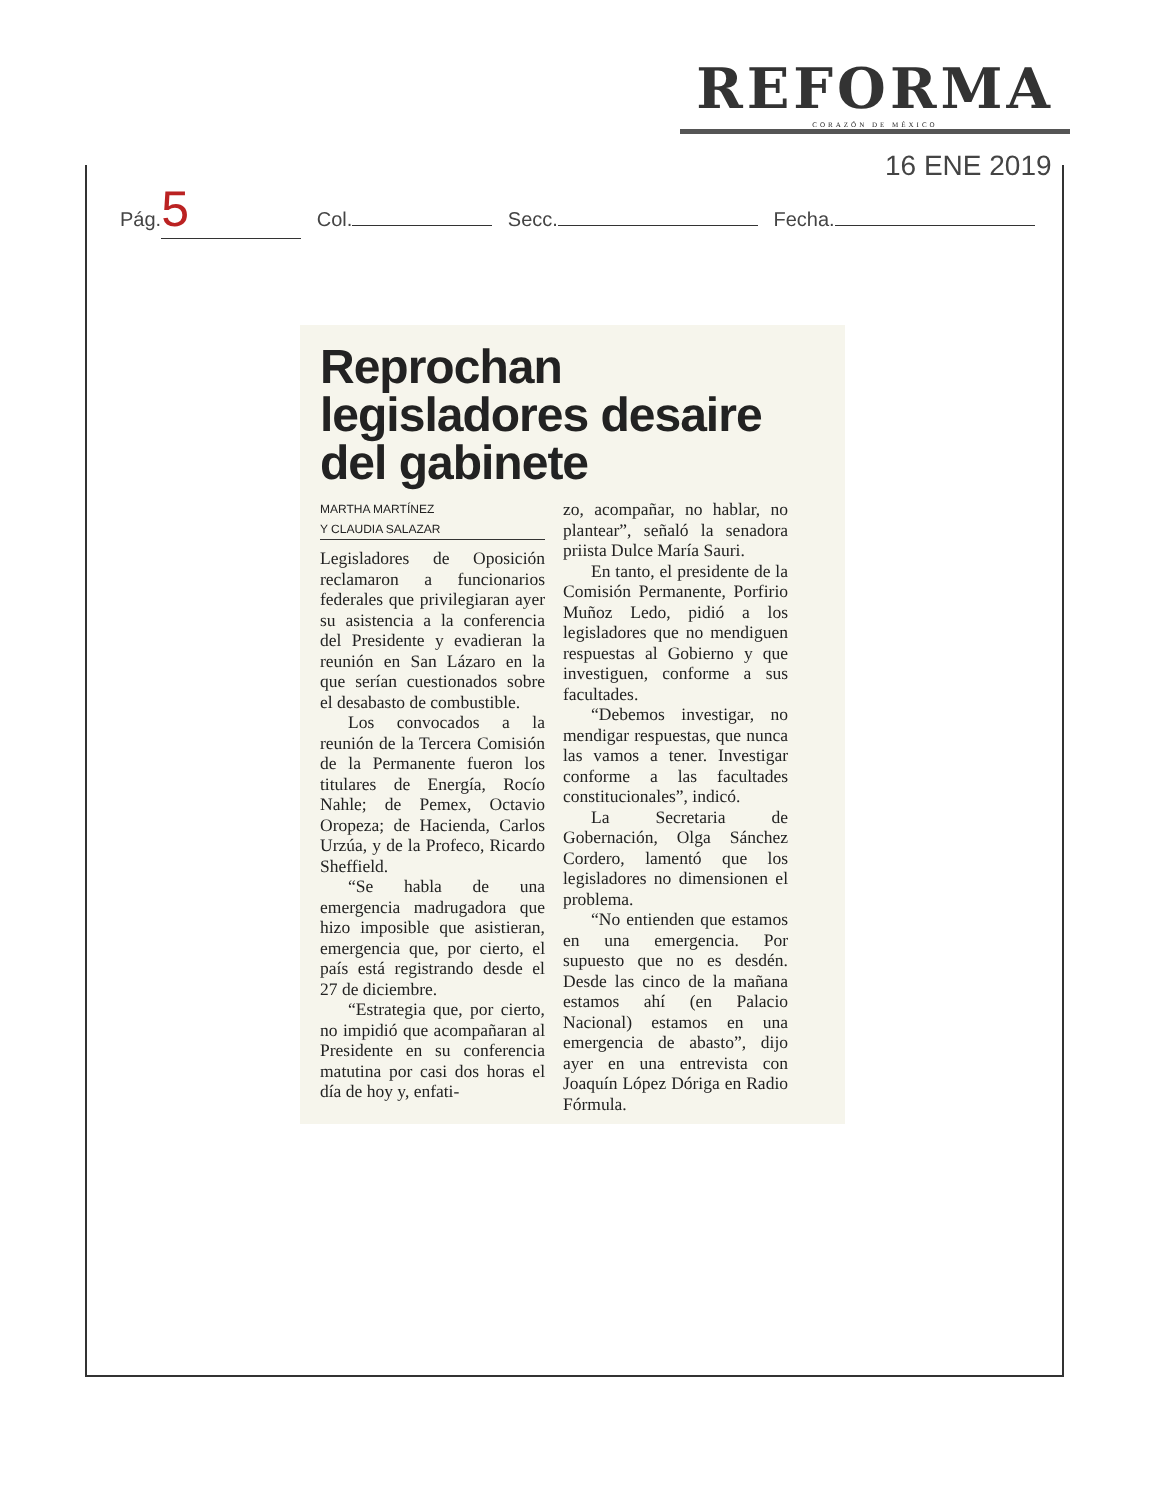REFORMA
CORAZÓN DE MÉXICO
16 ENE 2019
Pág. 5 Col. Secc. Fecha.
Reprochan legisladores desaire del gabinete
MARTHA MARTÍNEZ
Y CLAUDIA SALAZAR
Legisladores de Oposición reclamaron a funcionarios federales que privilegiaran ayer su asistencia a la conferencia del Presidente y evadieran la reunión en San Lázaro en la que serían cuestionados sobre el desabasto de combustible.
Los convocados a la reunión de la Tercera Comisión de la Permanente fueron los titulares de Energía, Rocío Nahle; de Pemex, Octavio Oropeza; de Hacienda, Carlos Urzúa, y de la Profeco, Ricardo Sheffield.
“Se habla de una emergencia madrugadora que hizo imposible que asistieran, emergencia que, por cierto, el país está registrando desde el 27 de diciembre.
“Estrategia que, por cierto, no impidió que acompañaran al Presidente en su conferencia matutina por casi dos horas el día de hoy y, enfati-
zo, acompañar, no hablar, no plantear”, señaló la senadora priista Dulce María Sauri.
En tanto, el presidente de la Comisión Permanente, Porfirio Muñoz Ledo, pidió a los legisladores que no mendiguen respuestas al Gobierno y que investiguen, conforme a sus facultades.
“Debemos investigar, no mendigar respuestas, que nunca las vamos a tener. Investigar conforme a las facultades constitucionales”, indicó.
La Secretaria de Gobernación, Olga Sánchez Cordero, lamentó que los legisladores no dimensionen el problema.
“No entienden que estamos en una emergencia. Por supuesto que no es desdén. Desde las cinco de la mañana estamos ahí (en Palacio Nacional) estamos en una emergencia de abasto”, dijo ayer en una entrevista con Joaquín López Dóriga en Radio Fórmula.